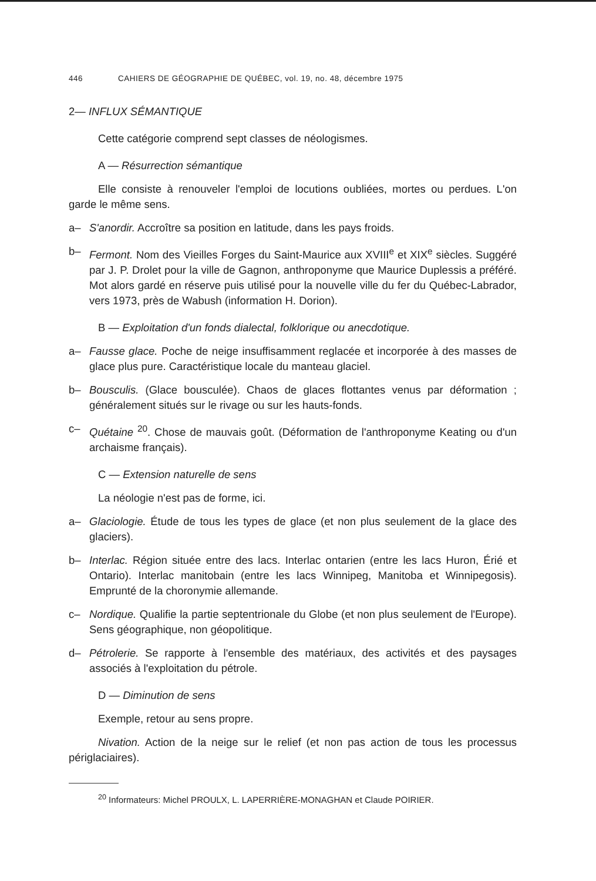446 CAHIERS DE GÉOGRAPHIE DE QUÉBEC, vol. 19, no. 48, décembre 1975
2— INFLUX SÉMANTIQUE
Cette catégorie comprend sept classes de néologismes.
A — Résurrection sémantique
Elle consiste à renouveler l'emploi de locutions oubliées, mortes ou perdues. L'on garde le même sens.
a– S'anordir. Accroître sa position en latitude, dans les pays froids.
b– Fermont. Nom des Vieilles Forges du Saint-Maurice aux XVIII<sup>e</sup> et XIX<sup>e</sup> siècles. Suggéré par J. P. Drolet pour la ville de Gagnon, anthroponyme que Maurice Duplessis a préféré. Mot alors gardé en réserve puis utilisé pour la nouvelle ville du fer du Québec-Labrador, vers 1973, près de Wabush (information H. Dorion).
B — Exploitation d'un fonds dialectal, folklorique ou anecdotique.
a– Fausse glace. Poche de neige insuffisamment reglacée et incorporée à des masses de glace plus pure. Caractéristique locale du manteau glaciel.
b– Bousculis. (Glace bousculée). Chaos de glaces flottantes venus par déformation ; généralement situés sur le rivage ou sur les hauts-fonds.
c– Quétaine <sup>20</sup>. Chose de mauvais goût. (Déformation de l'anthroponyme Keating ou d'un archaisme français).
C — Extension naturelle de sens
La néologie n'est pas de forme, ici.
a– Glaciologie. Étude de tous les types de glace (et non plus seulement de la glace des glaciers).
b– Interlac. Région située entre des lacs. Interlac ontarien (entre les lacs Huron, Érié et Ontario). Interlac manitobain (entre les lacs Winnipeg, Manitoba et Winnipegosis). Emprunté de la choronymie allemande.
c– Nordique. Qualifie la partie septentrionale du Globe (et non plus seulement de l'Europe). Sens géographique, non géopolitique.
d– Pétrolerie. Se rapporte à l'ensemble des matériaux, des activités et des paysages associés à l'exploitation du pétrole.
D — Diminution de sens
Exemple, retour au sens propre.
Nivation. Action de la neige sur le relief (et non pas action de tous les processus périglaciaires).
<sup>20</sup> Informateurs: Michel PROULX, L. LAPERRIÈRE-MONAGHAN et Claude POIRIER.